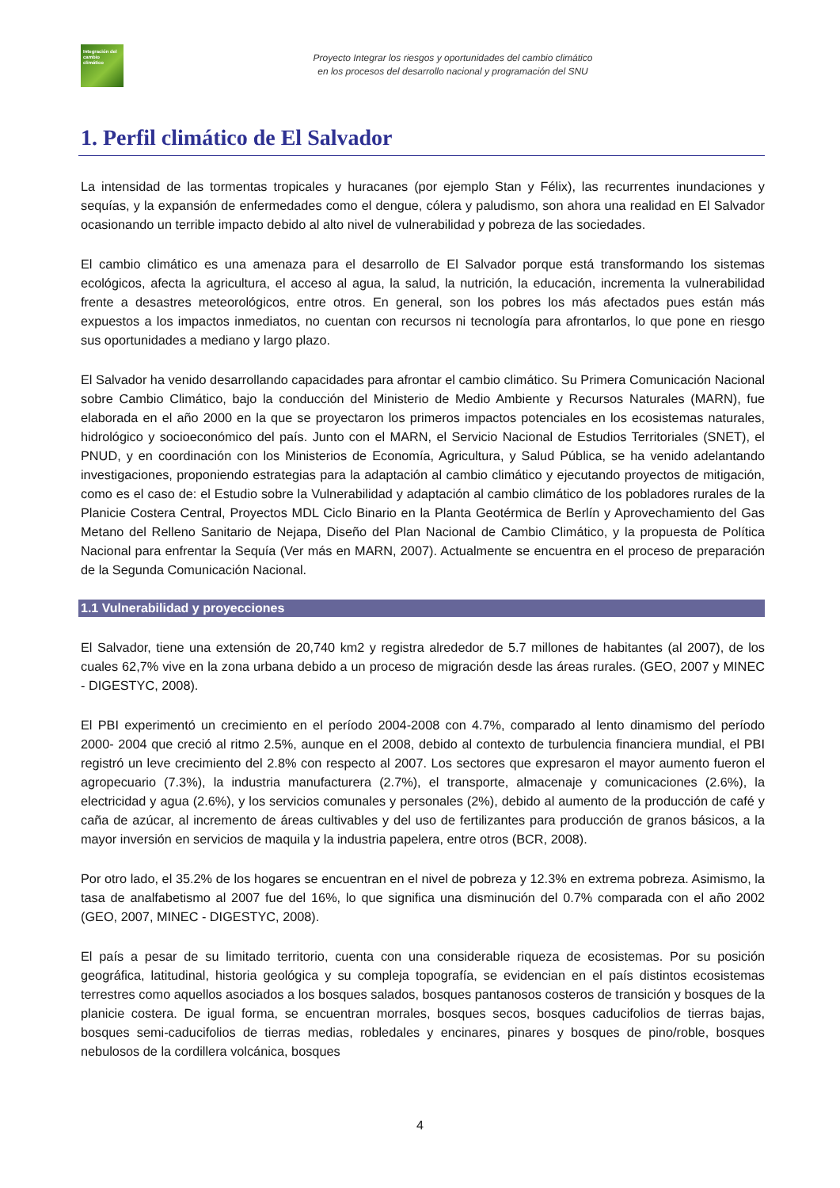Integración del cambio climático
Proyecto Integrar los riesgos y oportunidades del cambio climático
en los procesos del desarrollo nacional y programación del SNU
1. Perfil climático de El Salvador
La intensidad de las tormentas tropicales y huracanes (por ejemplo Stan y Félix), las recurrentes inundaciones y sequías, y la expansión de enfermedades como el dengue, cólera y paludismo, son ahora una realidad en El Salvador ocasionando un terrible impacto debido al alto nivel de vulnerabilidad y pobreza de las sociedades.
El cambio climático es una amenaza para el desarrollo de El Salvador porque está transformando los sistemas ecológicos, afecta la agricultura, el acceso al agua, la salud, la nutrición, la educación, incrementa la vulnerabilidad frente a desastres meteorológicos, entre otros. En general, son los pobres los más afectados pues están más expuestos a los impactos inmediatos, no cuentan con recursos ni tecnología para afrontarlos, lo que pone en riesgo sus oportunidades a mediano y largo plazo.
El Salvador ha venido desarrollando capacidades para afrontar el cambio climático. Su Primera Comunicación Nacional sobre Cambio Climático, bajo la conducción del Ministerio de Medio Ambiente y Recursos Naturales (MARN), fue elaborada en el año 2000 en la que se proyectaron los primeros impactos potenciales en los ecosistemas naturales, hidrológico y socioeconómico del país. Junto con el MARN, el Servicio Nacional de Estudios Territoriales (SNET), el PNUD, y en coordinación con los Ministerios de Economía, Agricultura, y Salud Pública, se ha venido adelantando investigaciones, proponiendo estrategias para la adaptación al cambio climático y ejecutando proyectos de mitigación, como es el caso de: el Estudio sobre la Vulnerabilidad y adaptación al cambio climático de los pobladores rurales de la Planicie Costera Central, Proyectos MDL Ciclo Binario en la Planta Geotérmica de Berlín y Aprovechamiento del Gas Metano del Relleno Sanitario de Nejapa, Diseño del Plan Nacional de Cambio Climático, y la propuesta de Política Nacional para enfrentar la Sequía (Ver más en MARN, 2007). Actualmente se encuentra en el proceso de preparación de la Segunda Comunicación Nacional.
1.1 Vulnerabilidad y proyecciones
El Salvador, tiene una extensión de 20,740 km2 y registra alrededor de 5.7 millones de habitantes (al 2007), de los cuales 62,7% vive en la zona urbana debido a un proceso de migración desde las áreas rurales. (GEO, 2007 y MINEC - DIGESTYC, 2008).
El PBI experimentó un crecimiento en el período 2004-2008 con 4.7%, comparado al lento dinamismo del período 2000- 2004 que creció al ritmo 2.5%, aunque en el 2008, debido al contexto de turbulencia financiera mundial, el PBI registró un leve crecimiento del 2.8% con respecto al 2007. Los sectores que expresaron el mayor aumento fueron el agropecuario (7.3%), la industria manufacturera (2.7%), el transporte, almacenaje y comunicaciones (2.6%), la electricidad y agua (2.6%), y los servicios comunales y personales (2%), debido al aumento de la producción de café y caña de azúcar, al incremento de áreas cultivables y del uso de fertilizantes para producción de granos básicos, a la mayor inversión en servicios de maquila y la industria papelera, entre otros (BCR, 2008).
Por otro lado, el 35.2% de los hogares se encuentran en el nivel de pobreza y 12.3% en extrema pobreza. Asimismo, la tasa de analfabetismo al 2007 fue del 16%, lo que significa una disminución del 0.7% comparada con el año 2002 (GEO, 2007, MINEC - DIGESTYC, 2008).
El país a pesar de su limitado territorio, cuenta con una considerable riqueza de ecosistemas. Por su posición geográfica, latitudinal, historia geológica y su compleja topografía, se evidencian en el país distintos ecosistemas terrestres como aquellos asociados a los bosques salados, bosques pantanosos costeros de transición y bosques de la planicie costera. De igual forma, se encuentran morrales, bosques secos, bosques caducifolios de tierras bajas, bosques semi-caducifolios de tierras medias, robledales y encinares, pinares y bosques de pino/roble, bosques nebulosos de la cordillera volcánica, bosques
4